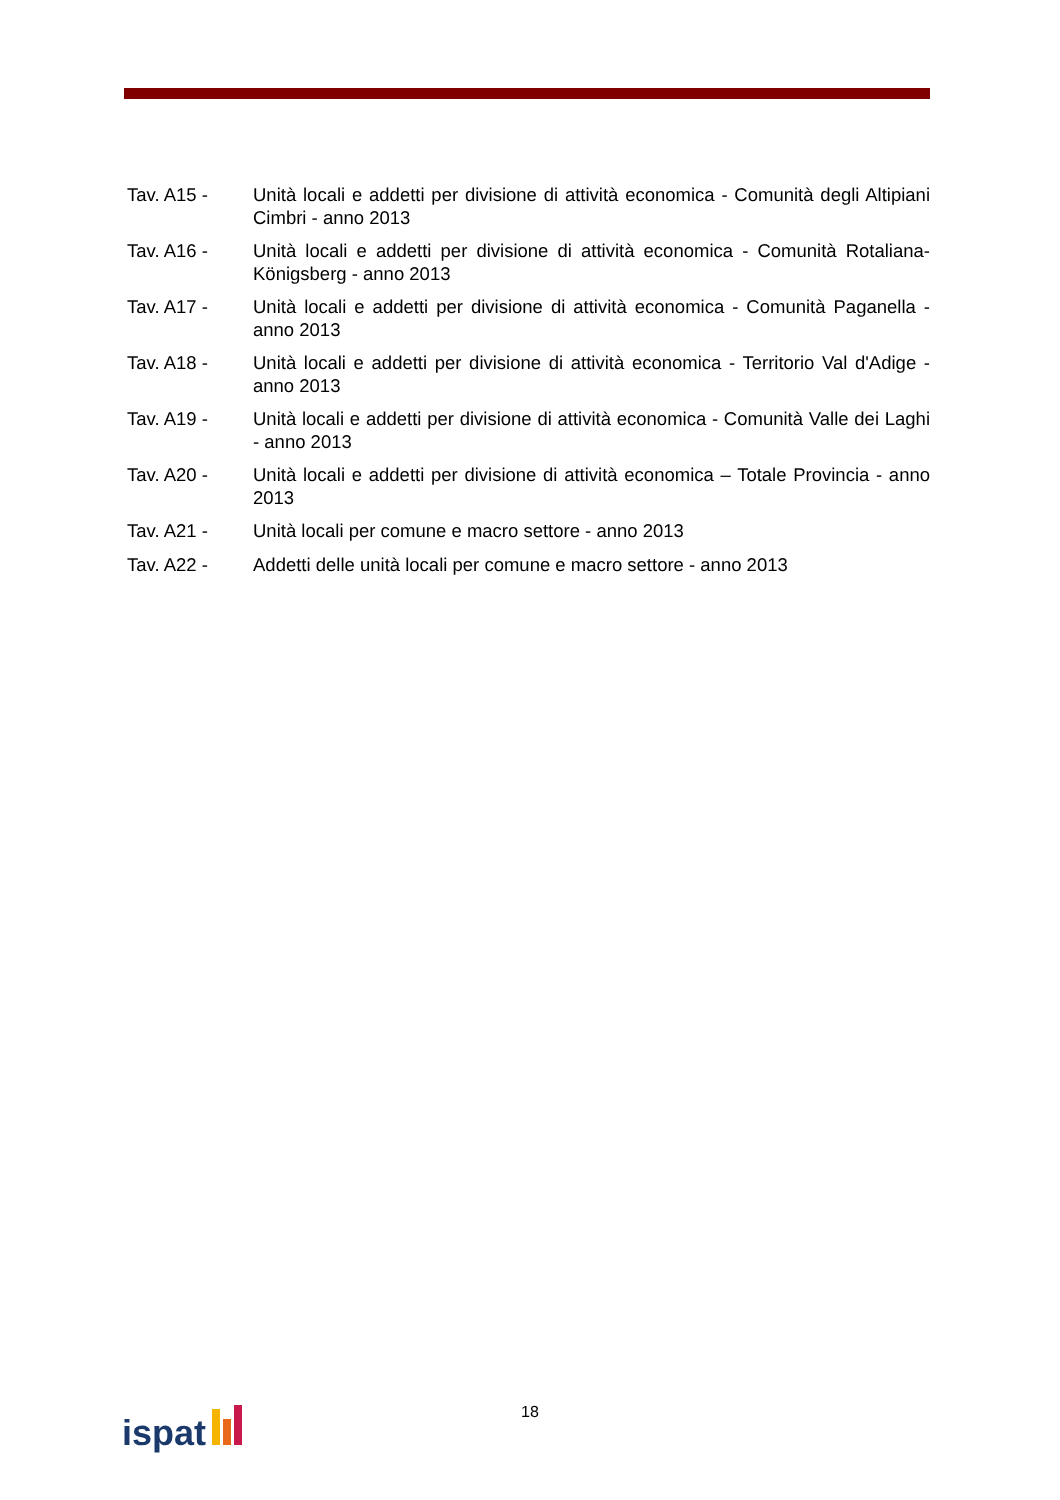Tav. A15 - Unità locali e addetti per divisione di attività economica - Comunità degli Altipiani Cimbri - anno 2013
Tav. A16 - Unità locali e addetti per divisione di attività economica - Comunità Rotaliana-Königsberg - anno 2013
Tav. A17 - Unità locali e addetti per divisione di attività economica - Comunità Paganella - anno 2013
Tav. A18 - Unità locali e addetti per divisione di attività economica - Territorio Val d'Adige - anno 2013
Tav. A19 - Unità locali e addetti per divisione di attività economica - Comunità Valle dei Laghi - anno 2013
Tav. A20 - Unità locali e addetti per divisione di attività economica – Totale Provincia - anno 2013
Tav. A21 - Unità locali per comune e macro settore - anno 2013
Tav. A22 - Addetti delle unità locali per comune e macro settore - anno 2013
18 ispat